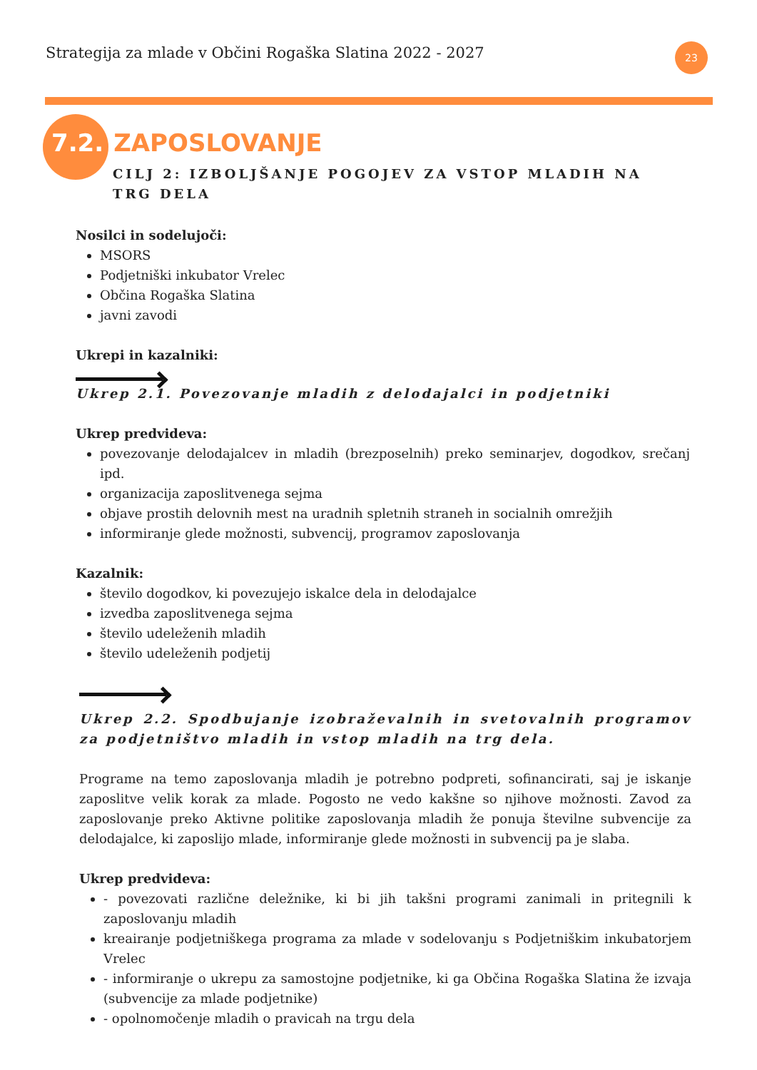Strategija za mlade v Občini Rogaška Slatina 2022 - 2027
23
7.2. ZAPOSLOVANJE
CILJ 2: IZBOLJŠANJE POGOJEV ZA VSTOP MLADIH NA TRG DELA
Nosilci in sodelujoči:
MSORS
Podjetniški inkubator Vrelec
Občina Rogaška Slatina
javni zavodi
Ukrepi in kazalniki:
Ukrep 2.1. Povezovanje mladih z delodajalci in podjetniki
Ukrep predvideva:
povezovanje delodajalcev in mladih (brezposelnih) preko seminarjev, dogodkov, srečanj ipd.
organizacija zaposlitvenega sejma
objave prostih delovnih mest na uradnih spletnih straneh in socialnih omrežjih
informiranje glede možnosti, subvencij, programov zaposlovanja
Kazalnik:
število dogodkov, ki povezujejo iskalce dela in delodajalce
izvedba zaposlitvenega sejma
število udeleženih mladih
število udeleženih podjetij
Ukrep 2.2. Spodbujanje izobraževalnih in svetovalnih programov za podjetništvo mladih in vstop mladih na trg dela.
Programe na temo zaposlovanja mladih je potrebno podpreti, sofinancirati, saj je iskanje zaposlitve velik korak za mlade. Pogosto ne vedo kakšne so njihove možnosti. Zavod za zaposlovanje preko Aktivne politike zaposlovanja mladih že ponuja številne subvencije za delodajalce, ki zaposlijo mlade, informiranje glede možnosti in subvencij pa je slaba.
Ukrep predvideva:
- povezovati različne deležnike, ki bi jih takšni programi zanimali in pritegnili k zaposlovanju mladih
kreairanje podjetniškega programa za mlade v sodelovanju s Podjetniškim inkubatorjem Vrelec
- informiranje o ukrepu za samostojne podjetnike, ki ga Občina Rogaška Slatina že izvaja (subvencije za mlade podjetnike)
- opolnomočenje mladih o pravicah na trgu dela